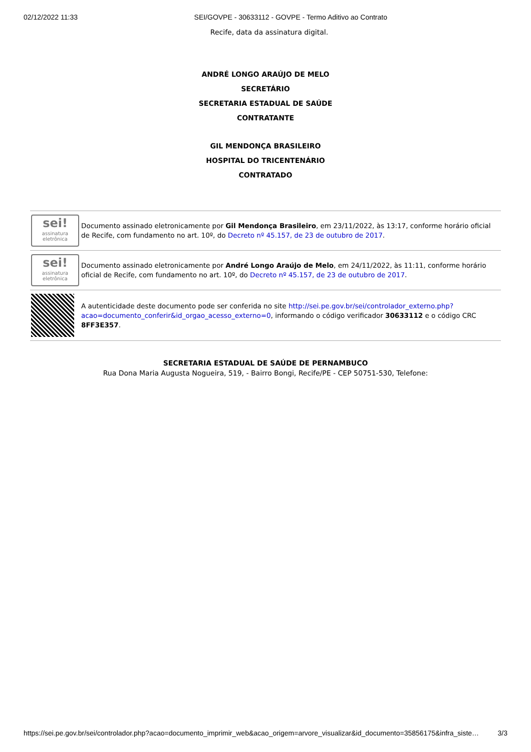02/12/2022 11:33 SEI/GOVPE - 30633112 - GOVPE - Termo Aditivo ao Contrato
Recife, data da assinatura digital.
ANDRÉ LONGO ARAÚJO DE MELO
SECRETÁRIO
SECRETARIA ESTADUAL DE SAÚDE
CONTRATANTE
GIL MENDONÇA BRASILEIRO
HOSPITAL DO TRICENTENÁRIO
CONTRATADO
| sei! assinatura eletrônica | Documento assinado eletronicamente por Gil Mendonça Brasileiro , em 23/11/2022, às 13:17, conforme horário oficial de Recife, com fundamento no art. 10º, do Decreto nº 45.157, de 23 de outubro de 2017 . |
| sei! assinatura eletrônica | Documento assinado eletronicamente por André Longo Araújo de Melo , em 24/11/2022, às 11:11, conforme horário oficial de Recife, com fundamento no art. 10º, do Decreto nº 45.157, de 23 de outubro de 2017 . |
| | A autenticidade deste documento pode ser conferida no site http://sei.pe.gov.br/sei/controlador_externo.php?acao=documento_conferir&id_orgao_acesso_externo=0 , informando o código verificador 30633112 e o código CRC 8FF3E357 . |
SECRETARIA ESTADUAL DE SAÚDE DE PERNAMBUCO
Rua Dona Maria Augusta Nogueira, 519, - Bairro Bongi, Recife/PE - CEP 50751-530, Telefone:
https://sei.pe.gov.br/sei/controlador.php?acao=documento_imprimir_web&acao_origem=arvore_visualizar&id_documento=35856175&infra_siste… 3/3